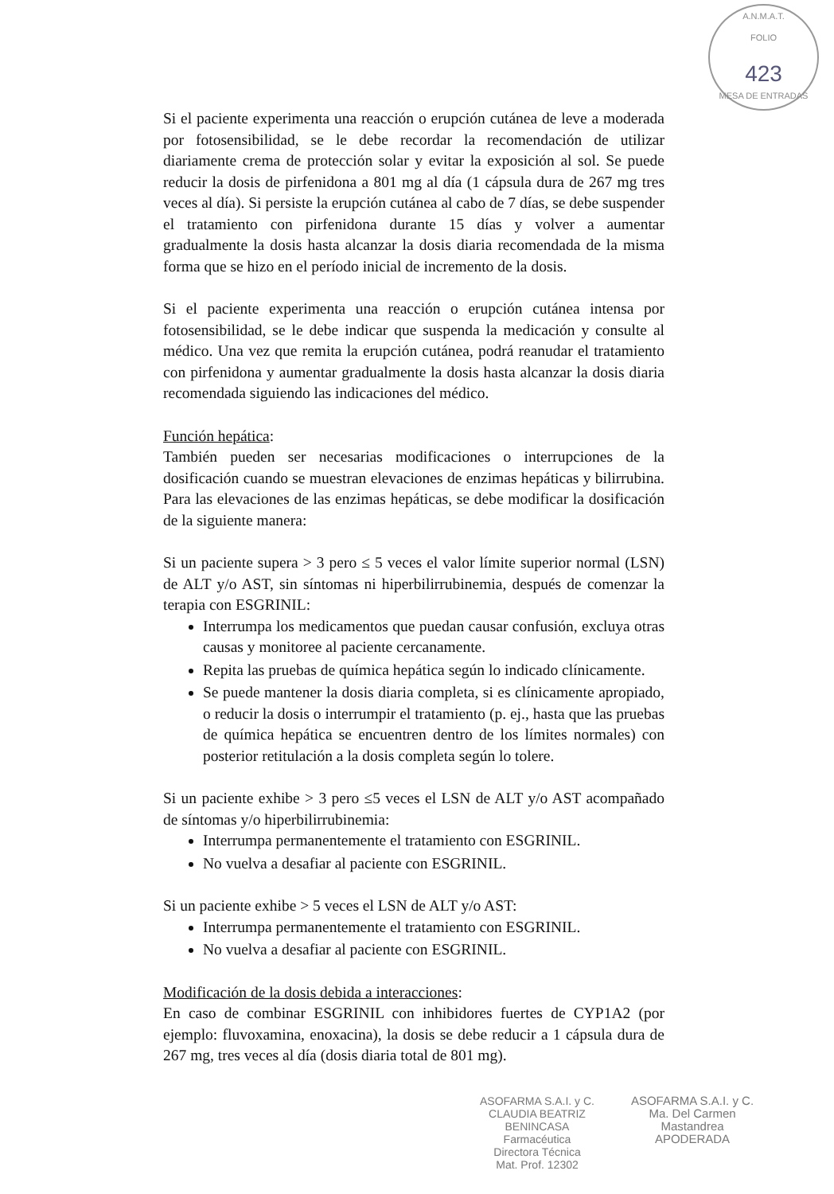A.N.M.A.T.
FOLIO
423
MESA DE ENTRADAS
Si el paciente experimenta una reacción o erupción cutánea de leve a moderada por fotosensibilidad, se le debe recordar la recomendación de utilizar diariamente crema de protección solar y evitar la exposición al sol. Se puede reducir la dosis de pirfenidona a 801 mg al día (1 cápsula dura de 267 mg tres veces al día). Si persiste la erupción cutánea al cabo de 7 días, se debe suspender el tratamiento con pirfenidona durante 15 días y volver a aumentar gradualmente la dosis hasta alcanzar la dosis diaria recomendada de la misma forma que se hizo en el período inicial de incremento de la dosis.
Si el paciente experimenta una reacción o erupción cutánea intensa por fotosensibilidad, se le debe indicar que suspenda la medicación y consulte al médico. Una vez que remita la erupción cutánea, podrá reanudar el tratamiento con pirfenidona y aumentar gradualmente la dosis hasta alcanzar la dosis diaria recomendada siguiendo las indicaciones del médico.
Función hepática:
También pueden ser necesarias modificaciones o interrupciones de la dosificación cuando se muestran elevaciones de enzimas hepáticas y bilirrubina. Para las elevaciones de las enzimas hepáticas, se debe modificar la dosificación de la siguiente manera:
Si un paciente supera > 3 pero ≤ 5 veces el valor límite superior normal (LSN) de ALT y/o AST, sin síntomas ni hiperbilirrubinemia, después de comenzar la terapia con ESGRINIL:
Interrumpa los medicamentos que puedan causar confusión, excluya otras causas y monitoree al paciente cercanamente.
Repita las pruebas de química hepática según lo indicado clínicamente.
Se puede mantener la dosis diaria completa, si es clínicamente apropiado, o reducir la dosis o interrumpir el tratamiento (p. ej., hasta que las pruebas de química hepática se encuentren dentro de los límites normales) con posterior retitulación a la dosis completa según lo tolere.
Si un paciente exhibe > 3 pero ≤5 veces el LSN de ALT y/o AST acompañado de síntomas y/o hiperbilirrubinemia:
Interrumpa permanentemente el tratamiento con ESGRINIL.
No vuelva a desafiar al paciente con ESGRINIL.
Si un paciente exhibe > 5 veces el LSN de ALT y/o AST:
Interrumpa permanentemente el tratamiento con ESGRINIL.
No vuelva a desafiar al paciente con ESGRINIL.
Modificación de la dosis debida a interacciones:
En caso de combinar ESGRINIL con inhibidores fuertes de CYP1A2 (por ejemplo: fluvoxamina, enoxacina), la dosis se debe reducir a 1 cápsula dura de 267 mg, tres veces al día (dosis diaria total de 801 mg).
ASOFARMA S.A.I. y C.
CLAUDIA BEATRIZ BENINCASA
Farmacéutica
Directora Técnica
Mat. Prof. 12302
ASOFARMA S.A.I. y C.
Ma. Del Carmen Mastandrea
APODERADA